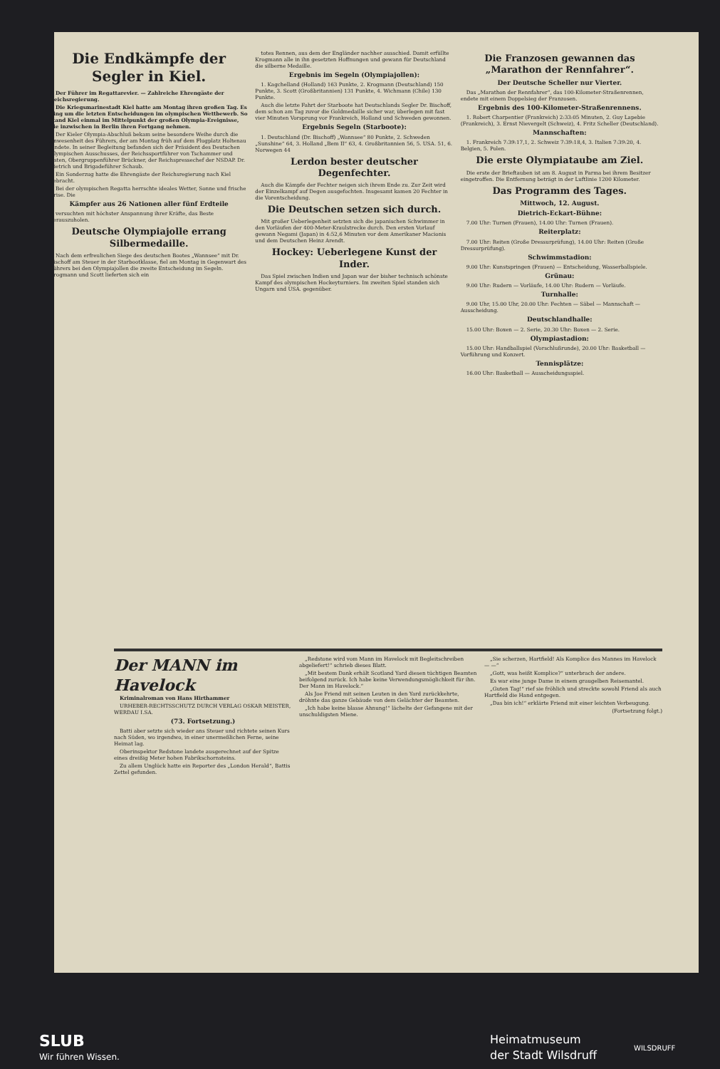Die Endkämpfe der Segler in Kiel.
Der Führer im Regattarevier. — Zahlreiche Ehrengäste der Reichsregierung.
Die Kriegsmarinestadt Kiel hatte am Montag ihren großen Tag. Es ging um die letzten Entscheidungen im olympischen Wettbewerb. So stand Kiel einmal im Mittelpunkt der großen Olympia-Ereignisse, die inzwischen in Berlin ihren Fortgang nehmen.
Der Kieler Olympia-Abschluß bekam seine besondere Weihe durch die Anwesenheit des Führers, der am Montag früh auf dem Flugplatz Holtenau landete. In seiner Begleitung befanden sich der Präsident des Deutschen Olympischen Ausschusses, der Reichssportführer von Tschammer und Osten, Obergruppenführer Brückner, der Reichspressechef der NSDAP. Dr. Dietrich und Brigadeführer Schaub.
Ein Sonderzug hatte die Ehrengäste der Reichsregierung nach Kiel gebracht.
Bei der olympischen Regatta herrschte ideales Wetter, Sonne und frische Brise. Die
Kämpfer aus 26 Nationen aller fünf Erdteile
versuchten mit höchster Anspannung ihrer Kräfte, das Beste herauszuholen.
Deutsche Olympiajolle errang Silbermedaille.
Nach dem erfreulichen Siege des deutschen Bootes „Wannsee“ mit Dr. Bischoff am Steuer in der Starbootklasse, fiel am Montag in Gegenwart des Führers bei den Olympiajollen die zweite Entscheidung im Segeln. Krogmann und Scott lieferten sich ein
totes Rennen, aus dem der Engländer nachher ausschied. Damit erfüllte Krogmann alle in ihn gesetzten Hoffnungen und gewann für Deutschland die silberne Medaille.
Ergebnis im Segeln (Olympiajollen):
1. Kagchelland (Holland) 163 Punkte, 2. Krogmann (Deutschland) 150 Punkte, 3. Scott (Großbritannien) 131 Punkte, 4. Wichmann (Chile) 130 Punkte.
Auch die letzte Fahrt der Starboote hat Deutschlands Segler Dr. Bischoff, dem schon am Tag zuvor die Goldmedaille sicher war, überlegen mit fast vier Minuten Vorsprung vor Frankreich, Holland und Schweden gewonnen.
Ergebnis Segeln (Starboote):
1. Deutschland (Dr. Bischoff) „Wannsee“ 80 Punkte, 2. Schweden „Sunshine“ 64, 3. Holland „Bem II“ 63, 4. Großbritannien 56, 5. USA. 51, 6. Norwegen 44
Lerdon bester deutscher Degenfechter.
Auch die Kämpfe der Fechter neigen sich ihrem Ende zu. Zur Zeit wird der Einzelkampf auf Degen ausgefochten. Insgesamt kamen 20 Fechter in die Vorentscheidung.
Die Deutschen setzen sich durch.
Mit großer Ueberlegenheit setzten sich die japanischen Schwimmer in den Vorläufen der 400-Meter-Kraulstrecke durch. Den ersten Vorlauf gewann Negami (Japan) in 4:52,6 Minuten vor dem Amerikaner Macionis und dem Deutschen Heinz Arendt.
Hockey: Ueberlegene Kunst der Inder.
Das Spiel zwischen Indien und Japan war der bisher technisch schönste Kampf des olympischen Hockeyturniers. Im zweiten Spiel standen sich Ungarn und USA. gegenüber.
Die Franzosen gewannen das „Marathon der Rennfahrer“.
Der Deutsche Scheller nur Vierter.
Das „Marathon der Rennfahrer“, das 100-Kilometer-Straßenrennen, endete mit einem Doppelsieg der Franzosen.
Ergebnis des 100-Kilometer-Straßenrennens.
1. Robert Charpentier (Frankreich) 2:33:05 Minuten, 2. Guy Lapebie (Frankreich), 3. Ernst Nievergelt (Schweiz), 4. Fritz Scheller (Deutschland).
Mannschaften:
1. Frankreich 7:39:17,1, 2. Schweiz 7:39:18,4, 3. Italien 7:39:20, 4. Belgien, 5. Polen.
Die erste Olympiataube am Ziel.
Die erste der Brieftauben ist am 8. August in Parma bei ihrem Besitzer eingetroffen. Die Entfernung beträgt in der Luftlinie 1200 Kilometer.
Das Programm des Tages.
Mittwoch, 12. August.
Dietrich-Eckart-Bühne:
7.00 Uhr: Turnen (Frauen), 14.00 Uhr: Turnen (Frauen).
Reiterplatz:
7.00 Uhr: Reiten (Große Dressurprüfung), 14.00 Uhr: Reiten (Große Dressurprüfung).
Schwimmstadion:
9.00 Uhr: Kunstspringen (Frauen) — Entscheidung, Wasserballspiele.
Grünau:
9.00 Uhr: Rudern — Vorläufe, 14.00 Uhr: Rudern — Vorläufe.
Turnhalle:
9.00 Uhr, 15.00 Uhr, 20.00 Uhr: Fechten — Säbel — Mannschaft — Ausscheidung.
Deutschlandhalle:
15.00 Uhr: Boxen — 2. Serie, 20.30 Uhr: Boxen — 2. Serie.
Olympiastadion:
15.00 Uhr: Handballspiel (Vorschlußrunde), 20.00 Uhr: Basketball — Vorführung und Konzert.
Tennisplätze:
16.00 Uhr: Basketball — Ausscheidungsspiel.
Der MANN im Havelock
Kriminalroman von Hans Hirthammer
URHEBER-RECHTSSCHUTZ DURCH VERLAG OSKAR MEISTER, WERDAU I.SA.
(73. Fortsetzung.)
Batti aber setzte sich wieder ans Steuer und richtete seinen Kurs nach Süden, wo irgendwo, in einer unermeßlichen Ferne, seine Heimat lag.
Oberinspektor Redstone landete ausgerechnet auf der Spitze eines dreißig Meter hohen Fabrikschornsteins.
Zu allem Unglück hatte ein Reporter des „London Herald“, Battis Zettel gefunden.
„Redstone wird vom Mann im Havelock mit Begleitschreiben abgeliefert!“ schrieb dieses Blatt.
„Mit bestem Dank erhält Scotland Yard diesen tüchtigen Beamten beifolgend zurück. Ich habe keine Verwendungsmöglichkeit für ihn. Der Mann im Havelock.“
Als Joe Friend mit seinen Leuten in den Yard zurückkehrte, dröhnte das ganze Gebäude von dem Gelächter der Beamten.
„Ich habe keine blasse Ahnung!“ lächelte der Gefangene mit der unschuldigsten Miene.
„Sie scherzen, Hartfield! Als Komplice des Mannes im Havelock — —“
„Gott, was heißt Komplice?“ unterbrach der andere.
Es war eine junge Dame in einem graugelben Reisemantel.
„Guten Tag!“ rief sie fröhlich und streckte sowohl Friend als auch Hartfield die Hand entgegen.
„Das bin ich!“ erklärte Friend mit einer leichten Verbeugung.
(Fortsetzung folgt.)
SLUB
Wir führen Wissen.
Heimatmuseum
der Stadt Wilsdruff
WILSDRUFF